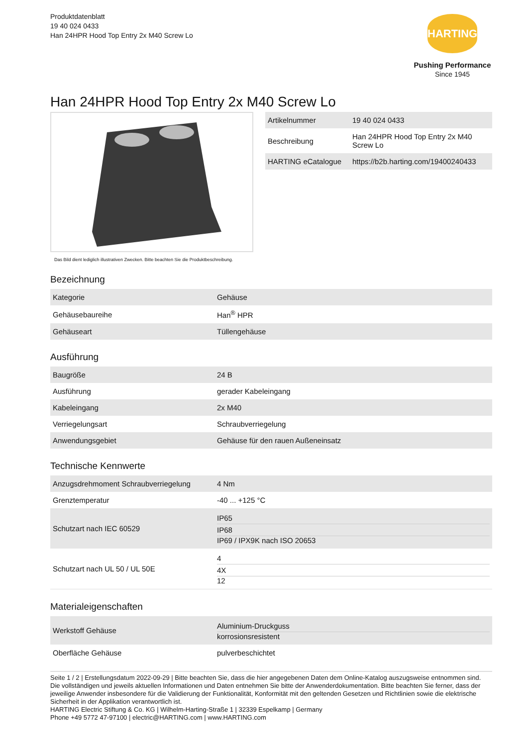Produktdatenblatt
19 40 024 0433
Han 24HPR Hood Top Entry 2x M40 Screw Lo
HARTING
Pushing Performance
Since 1945
Han 24HPR Hood Top Entry 2x M40 Screw Lo
Das Bild dient lediglich illustrativen Zwecken. Bitte beachten Sie die Produktbeschreibung.
| Artikelnummer | 19 40 024 0433 |
| Beschreibung | Han 24HPR Hood Top Entry 2x M40 Screw Lo |
| HARTING eCatalogue | https://b2b.harting.com/19400240433 |
Bezeichnung
| Kategorie | Gehäuse |
| Gehäusebaureihe | Han<sup>®</sup> HPR |
| Gehäuseart | Tüllengehäuse |
Ausführung
| Baugröße | 24 B |
| Ausführung | gerader Kabeleingang |
| Kabeleingang | 2x M40 |
| Verriegelungsart | Schraubverriegelung |
| Anwendungsgebiet | Gehäuse für den rauen Außeneinsatz |
Technische Kennwerte
| Anzugsdrehmoment Schraubverriegelung | 4 Nm |
| Grenztemperatur | -40 ... +125 °C |
| Schutzart nach IEC 60529 | IP65 IP68 IP69 / IPX9K nach ISO 20653 |
| Schutzart nach UL 50 / UL 50E | 4 4X 12 |
Materialeigenschaften
| Werkstoff Gehäuse | Aluminium-Druckguss korrosionsresistent |
| Oberfläche Gehäuse | pulverbeschichtet |
Seite 1 / 2 | Erstellungsdatum 2022-09-29 | Bitte beachten Sie, dass die hier angegebenen Daten dem Online-Katalog auszugsweise entnommen sind. Die vollständigen und jeweils aktuellen Informationen und Daten entnehmen Sie bitte der Anwenderdokumentation. Bitte beachten Sie ferner, dass der jeweilige Anwender insbesondere für die Validierung der Funktionalität, Konformität mit den geltenden Gesetzen und Richtlinien sowie die elektrische Sicherheit in der Applikation verantwortlich ist.
HARTING Electric Stiftung & Co. KG | Wilhelm-Harting-Straße 1 | 32339 Espelkamp | Germany
Phone +49 5772 47-97100 | electric@HARTING.com | www.HARTING.com